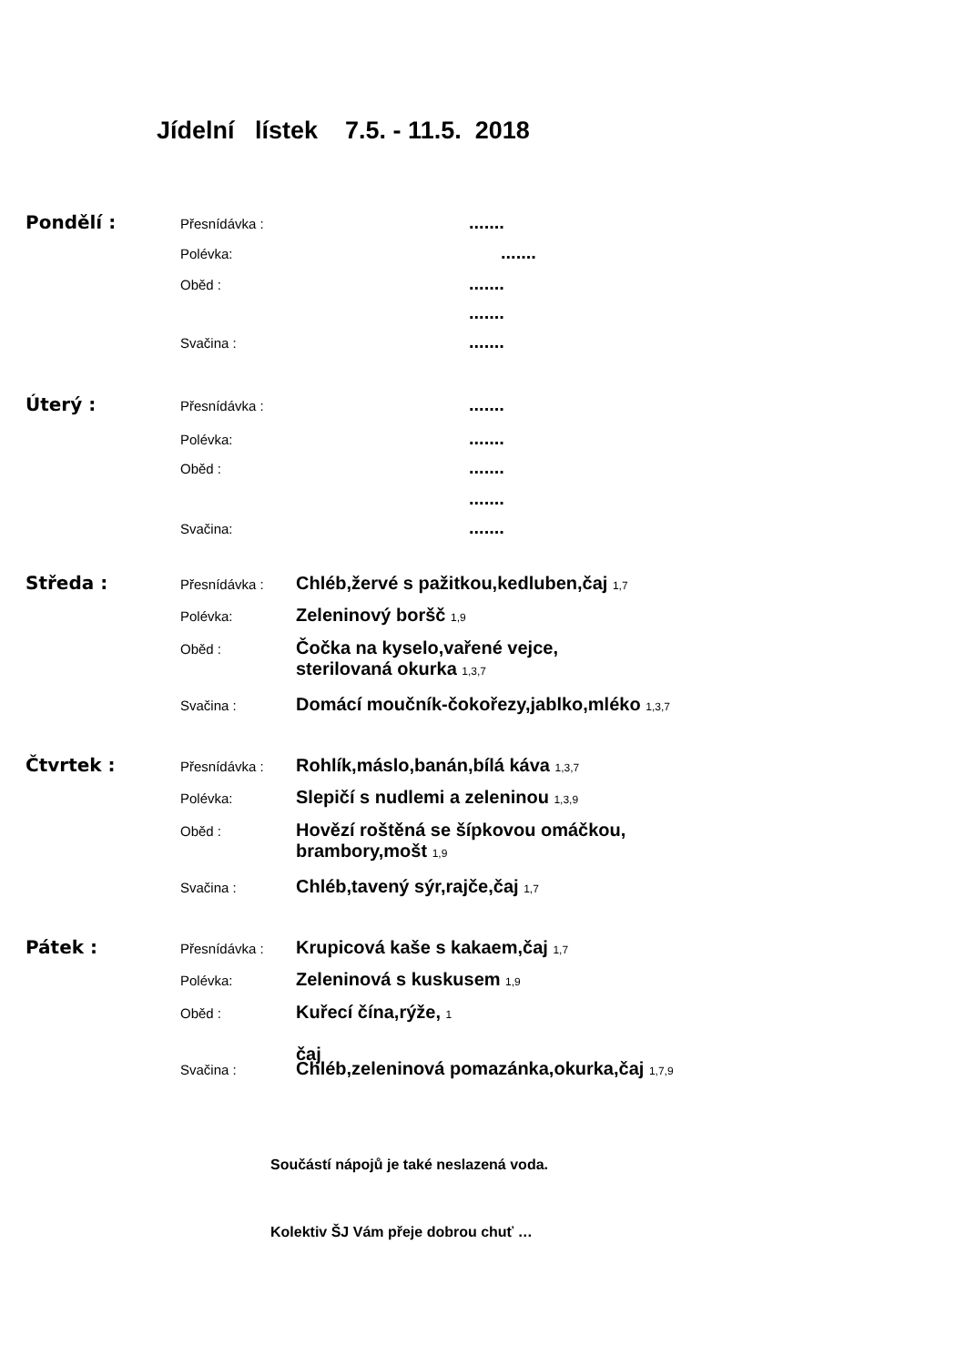Jídelní lístek 7.5. - 11.5. 2018
Pondělí : Přesnídávka :.......
Polévka:.......
Oběd :.......
.......
Svačina :.......
Úterý : Přesnídávka :.......
Polévka:.......
Oběd :.......
.......
Svačina:.......
Středa : Přesnídávka : Chléb,žervé s pažitkou,kedluben,čaj 1,7
Polévka: Zeleninový boršč 1,9
Oběd : Čočka na kyselo,vařené vejce,
sterilovaná okurka 1,3,7
Svačina : Domácí moučník-čokořezy,jablko,mléko 1,3,7
Čtvrtek : Přesnídávka : Rohlík,máslo,banán,bílá káva 1,3,7
Polévka: Slepičí s nudlemi a zeleninou 1,3,9
Oběd : Hovězí roštěná se šípkovou omáčkou,
brambory,mošt 1,9
Svačina : Chléb,tavený sýr,rajče,čaj 1,7
Pátek : Přesnídávka : Krupicová kaše s kakaem,čaj 1,7
Polévka: Zeleninová s kuskusem 1,9
Oběd : Kuřecí čína,rýže, 1
čaj
Svačina : Chléb,zeleninová pomazánka,okurka,čaj 1,7,9
Součástí nápojů je také neslazená voda.
Kolektiv ŠJ Vám přeje dobrou chuť …